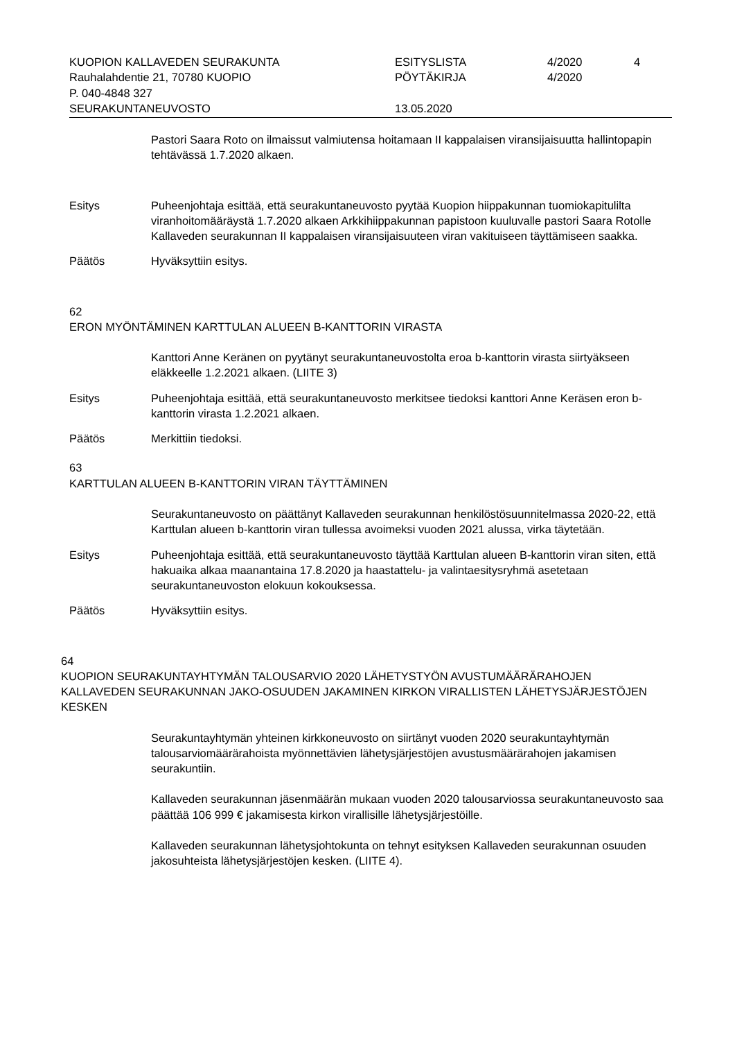| KUOPION KALLAVEDEN SEURAKUNTA | ESITYSLISTA | 4/2020 | 4 |
| Rauhalahdentie 21, 70780 KUOPIO | PÖYTÄKIRJA | 4/2020 | |
| P. 040-4848 327 | | | |
| SEURAKUNTANEUVOSTO | 13.05.2020 | | |
Pastori Saara Roto on ilmaissut valmiutensa hoitamaan II kappalaisen viransijaisuutta hallintopapin tehtävässä 1.7.2020 alkaen.
Esitys Puheenjohtaja esittää, että seurakuntaneuvosto pyytää Kuopion hiippakunnan tuomiokapitulilta viranhoitomääräystä 1.7.2020 alkaen Arkkihiippakunnan papistoon kuuluvalle pastori Saara Rotolle Kallaveden seurakunnan II kappalaisen viransijaisuuteen viran vakituiseen täyttämiseen saakka.
Päätös Hyväksyttiin esitys.
62
ERON MYÖNTÄMINEN KARTTULAN ALUEEN B-KANTTORIN VIRASTA
Kanttori Anne Keränen on pyytänyt seurakuntaneuvostolta eroa b-kanttorin virasta siirtyäkseen eläkkeelle 1.2.2021 alkaen. (LIITE 3)
Esitys Puheenjohtaja esittää, että seurakuntaneuvosto merkitsee tiedoksi kanttori Anne Keräsen eron b-kanttorin virasta 1.2.2021 alkaen.
Päätös Merkittiin tiedoksi.
63
KARTTULAN ALUEEN B-KANTTORIN VIRAN TÄYTTÄMINEN
Seurakuntaneuvosto on päättänyt Kallaveden seurakunnan henkilöstösuunnitelmassa 2020-22, että Karttulan alueen b-kanttorin viran tullessa avoimeksi vuoden 2021 alussa, virka täytetään.
Esitys Puheenjohtaja esittää, että seurakuntaneuvosto täyttää Karttulan alueen B-kanttorin viran siten, että hakuaika alkaa maanantaina 17.8.2020 ja haastattelu- ja valintaesitysryhmä asetetaan seurakuntaneuvoston elokuun kokouksessa.
Päätös Hyväksyttiin esitys.
64
KUOPION SEURAKUNTAYHTYMÄN TALOUSARVIO 2020 LÄHETYSTYÖN AVUSTUMÄÄRÄRAHOJEN KALLAVEDEN SEURAKUNNAN JAKO-OSUUDEN JAKAMINEN KIRKON VIRALLISTEN LÄHETYSJÄRJESTÖJEN KESKEN
Seurakuntayhtymän yhteinen kirkkoneuvosto on siirtänyt vuoden 2020 seurakuntayhtymän talousarviomäärärahoista myönnettävien lähetysjärjestöjen avustusmäärärahojen jakamisen seurakuntiin.
Kallaveden seurakunnan jäsenmäärän mukaan vuoden 2020 talousarviossa seurakuntaneuvosto saa päättää 106 999 € jakamisesta kirkon virallisille lähetysjärjestöille.
Kallaveden seurakunnan lähetysjohtokunta on tehnyt esityksen Kallaveden seurakunnan osuuden jakosuhteista lähetysjärjestöjen kesken. (LIITE 4).